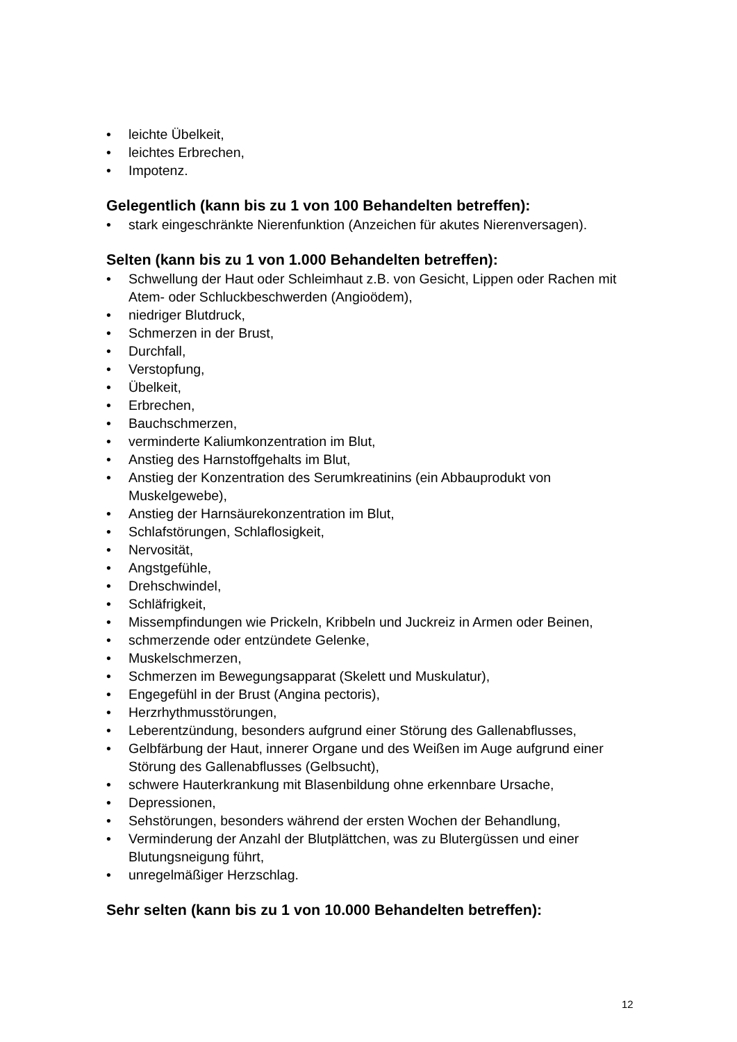• leichte Übelkeit,
• leichtes Erbrechen,
• Impotenz.
Gelegentlich (kann bis zu 1 von 100 Behandelten betreffen):
• stark eingeschränkte Nierenfunktion (Anzeichen für akutes Nierenversagen).
Selten (kann bis zu 1 von 1.000 Behandelten betreffen):
• Schwellung der Haut oder Schleimhaut z.B. von Gesicht, Lippen oder Rachen mit Atem- oder Schluckbeschwerden (Angioödem),
• niedriger Blutdruck,
• Schmerzen in der Brust,
• Durchfall,
• Verstopfung,
• Übelkeit,
• Erbrechen,
• Bauchschmerzen,
• verminderte Kaliumkonzentration im Blut,
• Anstieg des Harnstoffgehalts im Blut,
• Anstieg der Konzentration des Serumkreatinins (ein Abbauprodukt von Muskelgewebe),
• Anstieg der Harnsäurekonzentration im Blut,
• Schlafstörungen, Schlaflosigkeit,
• Nervosität,
• Angstgefühle,
• Drehschwindel,
• Schläfrigkeit,
• Missempfindungen wie Prickeln, Kribbeln und Juckreiz in Armen oder Beinen,
• schmerzende oder entzündete Gelenke,
• Muskelschmerzen,
• Schmerzen im Bewegungsapparat (Skelett und Muskulatur),
• Engegefühl in der Brust (Angina pectoris),
• Herzrhythmusstörungen,
• Leberentzündung, besonders aufgrund einer Störung des Gallenabflusses,
• Gelbfärbung der Haut, innerer Organe und des Weißen im Auge aufgrund einer Störung des Gallenabflusses (Gelbsucht),
• schwere Hauterkrankung mit Blasenbildung ohne erkennbare Ursache,
• Depressionen,
• Sehstörungen, besonders während der ersten Wochen der Behandlung,
• Verminderung der Anzahl der Blutplättchen, was zu Blutergüssen und einer Blutungsneigung führt,
• unregelmäßiger Herzschlag.
Sehr selten (kann bis zu 1 von 10.000 Behandelten betreffen):
12